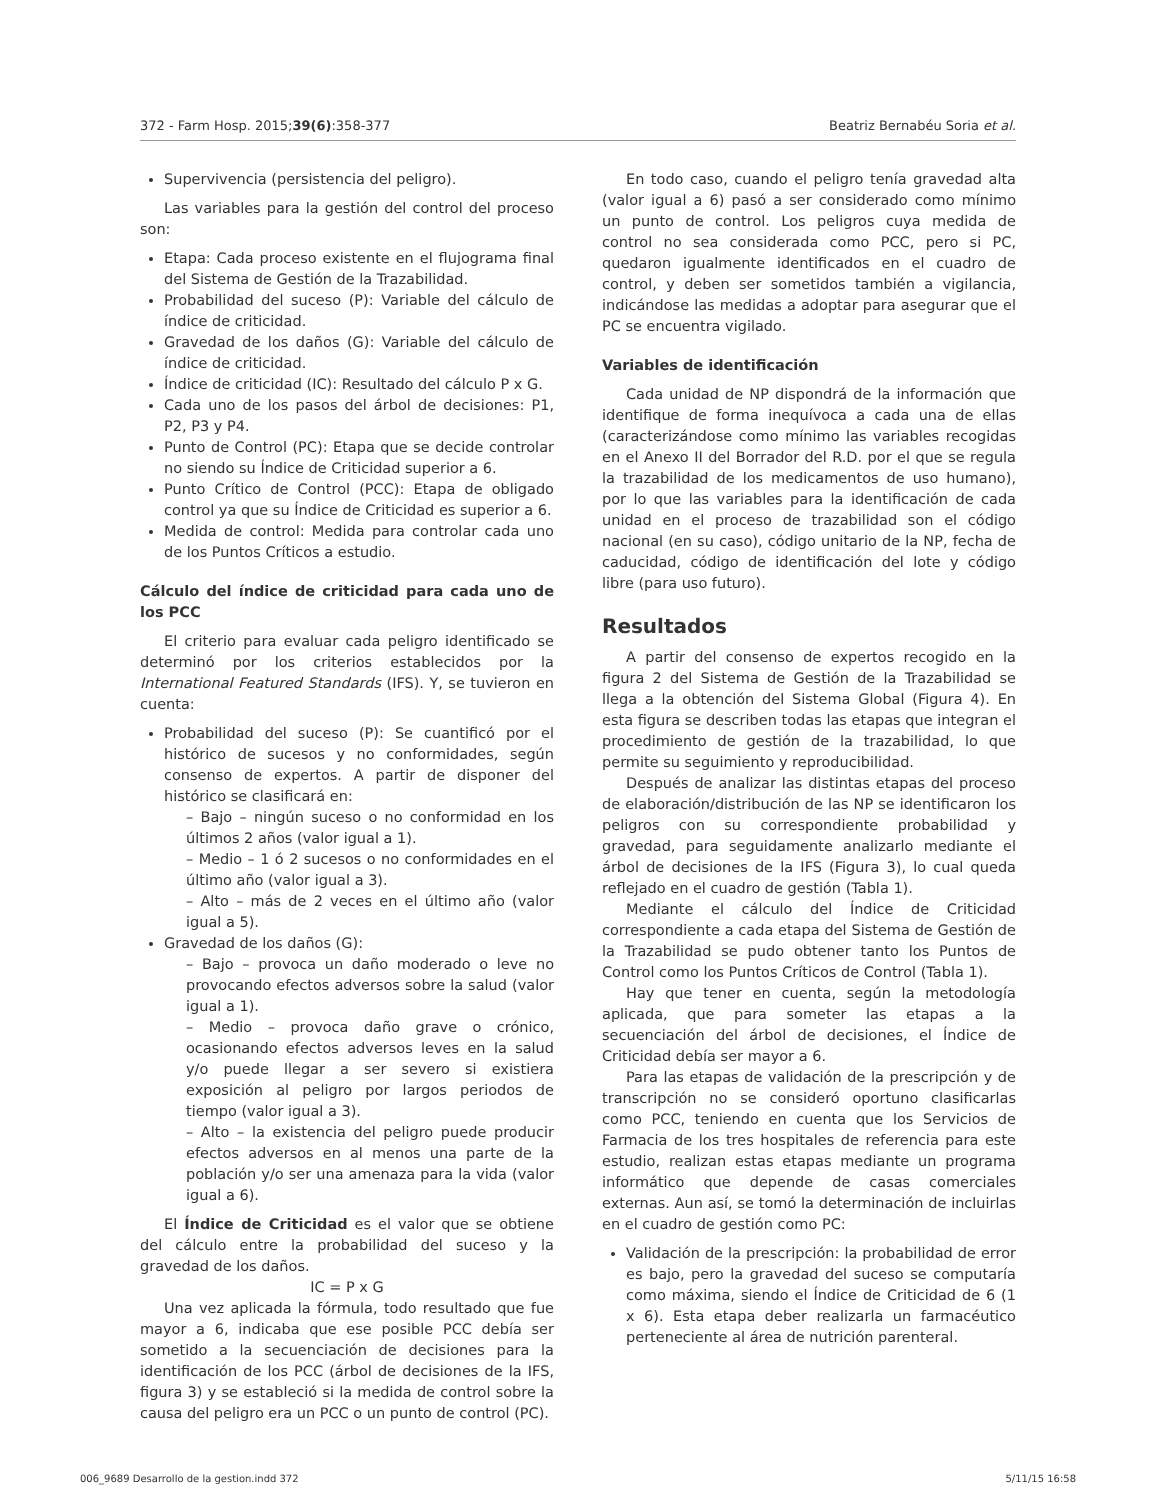372 - Farm Hosp. 2015;39(6):358-377 Beatriz Bernabéu Soria et al.
Supervivencia (persistencia del peligro).
Las variables para la gestión del control del proceso son:
Etapa: Cada proceso existente en el flujograma final del Sistema de Gestión de la Trazabilidad.
Probabilidad del suceso (P): Variable del cálculo de índice de criticidad.
Gravedad de los daños (G): Variable del cálculo de índice de criticidad.
Índice de criticidad (IC): Resultado del cálculo P x G.
Cada uno de los pasos del árbol de decisiones: P1, P2, P3 y P4.
Punto de Control (PC): Etapa que se decide controlar no siendo su Índice de Criticidad superior a 6.
Punto Crítico de Control (PCC): Etapa de obligado control ya que su Índice de Criticidad es superior a 6.
Medida de control: Medida para controlar cada uno de los Puntos Críticos a estudio.
Cálculo del índice de criticidad para cada uno de los PCC
El criterio para evaluar cada peligro identificado se determinó por los criterios establecidos por la International Featured Standards (IFS). Y, se tuvieron en cuenta:
Probabilidad del suceso (P): Se cuantificó por el histórico de sucesos y no conformidades, según consenso de expertos. A partir de disponer del histórico se clasificará en:
– Bajo – ningún suceso o no conformidad en los últimos 2 años (valor igual a 1).
– Medio – 1 ó 2 sucesos o no conformidades en el último año (valor igual a 3).
– Alto – más de 2 veces en el último año (valor igual a 5).
Gravedad de los daños (G):
– Bajo – provoca un daño moderado o leve no provocando efectos adversos sobre la salud (valor igual a 1).
– Medio – provoca daño grave o crónico, ocasionando efectos adversos leves en la salud y/o puede llegar a ser severo si existiera exposición al peligro por largos periodos de tiempo (valor igual a 3).
– Alto – la existencia del peligro puede producir efectos adversos en al menos una parte de la población y/o ser una amenaza para la vida (valor igual a 6).
El Índice de Criticidad es el valor que se obtiene del cálculo entre la probabilidad del suceso y la gravedad de los daños.
IC = P x G
Una vez aplicada la fórmula, todo resultado que fue mayor a 6, indicaba que ese posible PCC debía ser sometido a la secuenciación de decisiones para la identificación de los PCC (árbol de decisiones de la IFS, figura 3) y se estableció si la medida de control sobre la causa del peligro era un PCC o un punto de control (PC).
En todo caso, cuando el peligro tenía gravedad alta (valor igual a 6) pasó a ser considerado como mínimo un punto de control. Los peligros cuya medida de control no sea considerada como PCC, pero si PC, quedaron igualmente identificados en el cuadro de control, y deben ser sometidos también a vigilancia, indicándose las medidas a adoptar para asegurar que el PC se encuentra vigilado.
Variables de identificación
Cada unidad de NP dispondrá de la información que identifique de forma inequívoca a cada una de ellas (caracterizándose como mínimo las variables recogidas en el Anexo II del Borrador del R.D. por el que se regula la trazabilidad de los medicamentos de uso humano), por lo que las variables para la identificación de cada unidad en el proceso de trazabilidad son el código nacional (en su caso), código unitario de la NP, fecha de caducidad, código de identificación del lote y código libre (para uso futuro).
Resultados
A partir del consenso de expertos recogido en la figura 2 del Sistema de Gestión de la Trazabilidad se llega a la obtención del Sistema Global (Figura 4). En esta figura se describen todas las etapas que integran el procedimiento de gestión de la trazabilidad, lo que permite su seguimiento y reproducibilidad.
Después de analizar las distintas etapas del proceso de elaboración/distribución de las NP se identificaron los peligros con su correspondiente probabilidad y gravedad, para seguidamente analizarlo mediante el árbol de decisiones de la IFS (Figura 3), lo cual queda reflejado en el cuadro de gestión (Tabla 1).
Mediante el cálculo del Índice de Criticidad correspondiente a cada etapa del Sistema de Gestión de la Trazabilidad se pudo obtener tanto los Puntos de Control como los Puntos Críticos de Control (Tabla 1).
Hay que tener en cuenta, según la metodología aplicada, que para someter las etapas a la secuenciación del árbol de decisiones, el Índice de Criticidad debía ser mayor a 6.
Para las etapas de validación de la prescripción y de transcripción no se consideró oportuno clasificarlas como PCC, teniendo en cuenta que los Servicios de Farmacia de los tres hospitales de referencia para este estudio, realizan estas etapas mediante un programa informático que depende de casas comerciales externas. Aun así, se tomó la determinación de incluirlas en el cuadro de gestión como PC:
Validación de la prescripción: la probabilidad de error es bajo, pero la gravedad del suceso se computaría como máxima, siendo el Índice de Criticidad de 6 (1 x 6). Esta etapa deber realizarla un farmacéutico perteneciente al área de nutrición parenteral.
006_9689 Desarrollo de la gestion.indd 372 5/11/15 16:58